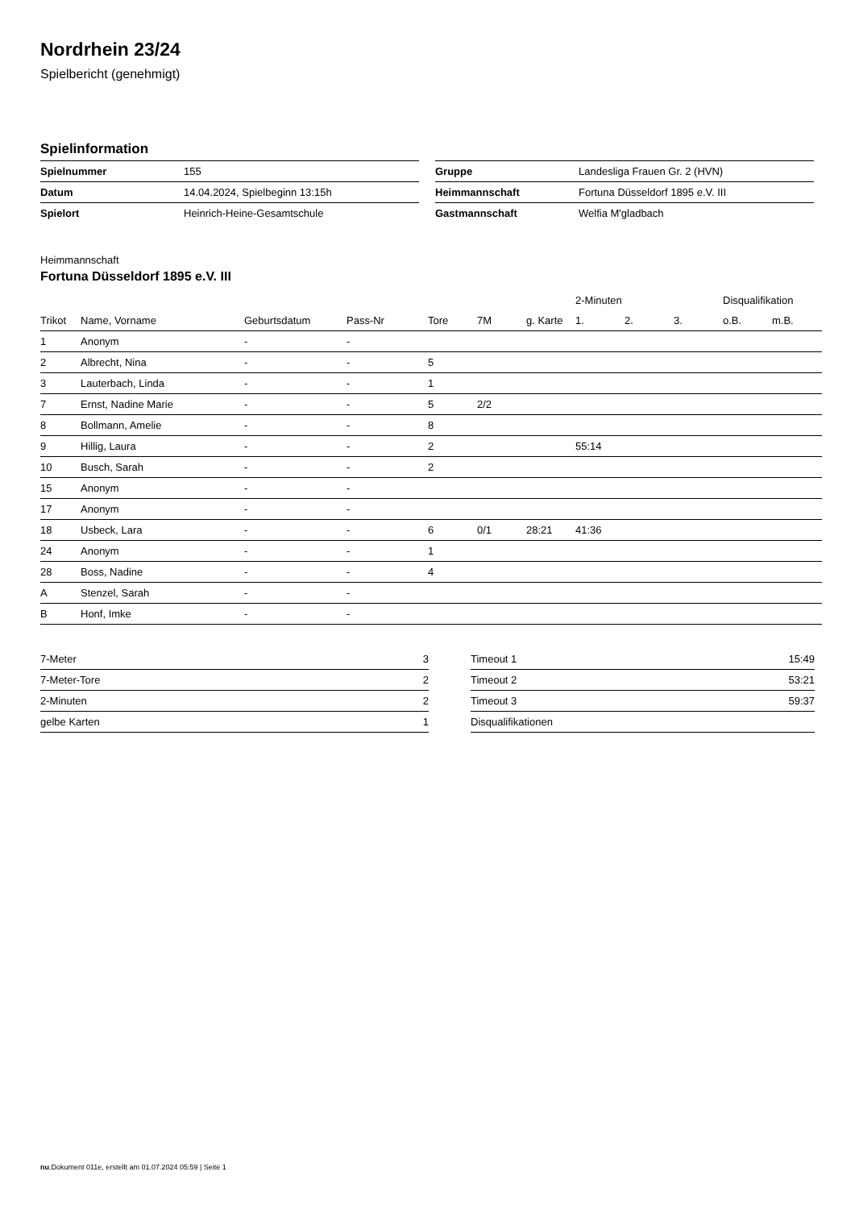Nordrhein 23/24
Spielbericht (genehmigt)
Spielinformation
| Spielnummer | 155 |
| Datum | 14.04.2024, Spielbeginn 13:15h |
| Spielort | Heinrich-Heine-Gesamtschule |
| Gruppe | Landesliga Frauen Gr. 2 (HVN) |
| Heimmannschaft | Fortuna Düsseldorf 1895 e.V. III |
| Gastmannschaft | Welfia M'gladbach |
Heimmannschaft
Fortuna Düsseldorf 1895 e.V. III
| | | | | | | | 2-Minuten | | | Disqualifikation | |
| --- | --- | --- | --- | --- | --- | --- | --- | --- | --- | --- | --- |
| Trikot | Name, Vorname | Geburtsdatum | Pass-Nr | Tore | 7M | g. Karte | 1. | 2. | 3. | o.B. | m.B. |
| 1 | Anonym | - | - | | | | | | | | |
| 2 | Albrecht, Nina | - | - | 5 | | | | | | | |
| 3 | Lauterbach, Linda | - | - | 1 | | | | | | | |
| 7 | Ernst, Nadine Marie | - | - | 5 | 2/2 | | | | | | |
| 8 | Bollmann, Amelie | - | - | 8 | | | | | | | |
| 9 | Hillig, Laura | - | - | 2 | | | 55:14 | | | | |
| 10 | Busch, Sarah | - | - | 2 | | | | | | | |
| 15 | Anonym | - | - | | | | | | | | |
| 17 | Anonym | - | - | | | | | | | | |
| 18 | Usbeck, Lara | - | - | 6 | 0/1 | 28:21 | 41:36 | | | | |
| 24 | Anonym | - | - | 1 | | | | | | | |
| 28 | Boss, Nadine | - | - | 4 | | | | | | | |
| A | Stenzel, Sarah | - | - | | | | | | | | |
| B | Honf, Imke | - | - | | | | | | | | |
| 7-Meter | 3 |
| 7-Meter-Tore | 2 |
| 2-Minuten | 2 |
| gelbe Karten | 1 |
| Timeout 1 | 15:49 |
| Timeout 2 | 53:21 |
| Timeout 3 | 59:37 |
| Disqualifikationen | |
nu.Dokument 011e, erstellt am 01.07.2024 05:59 | Seite 1